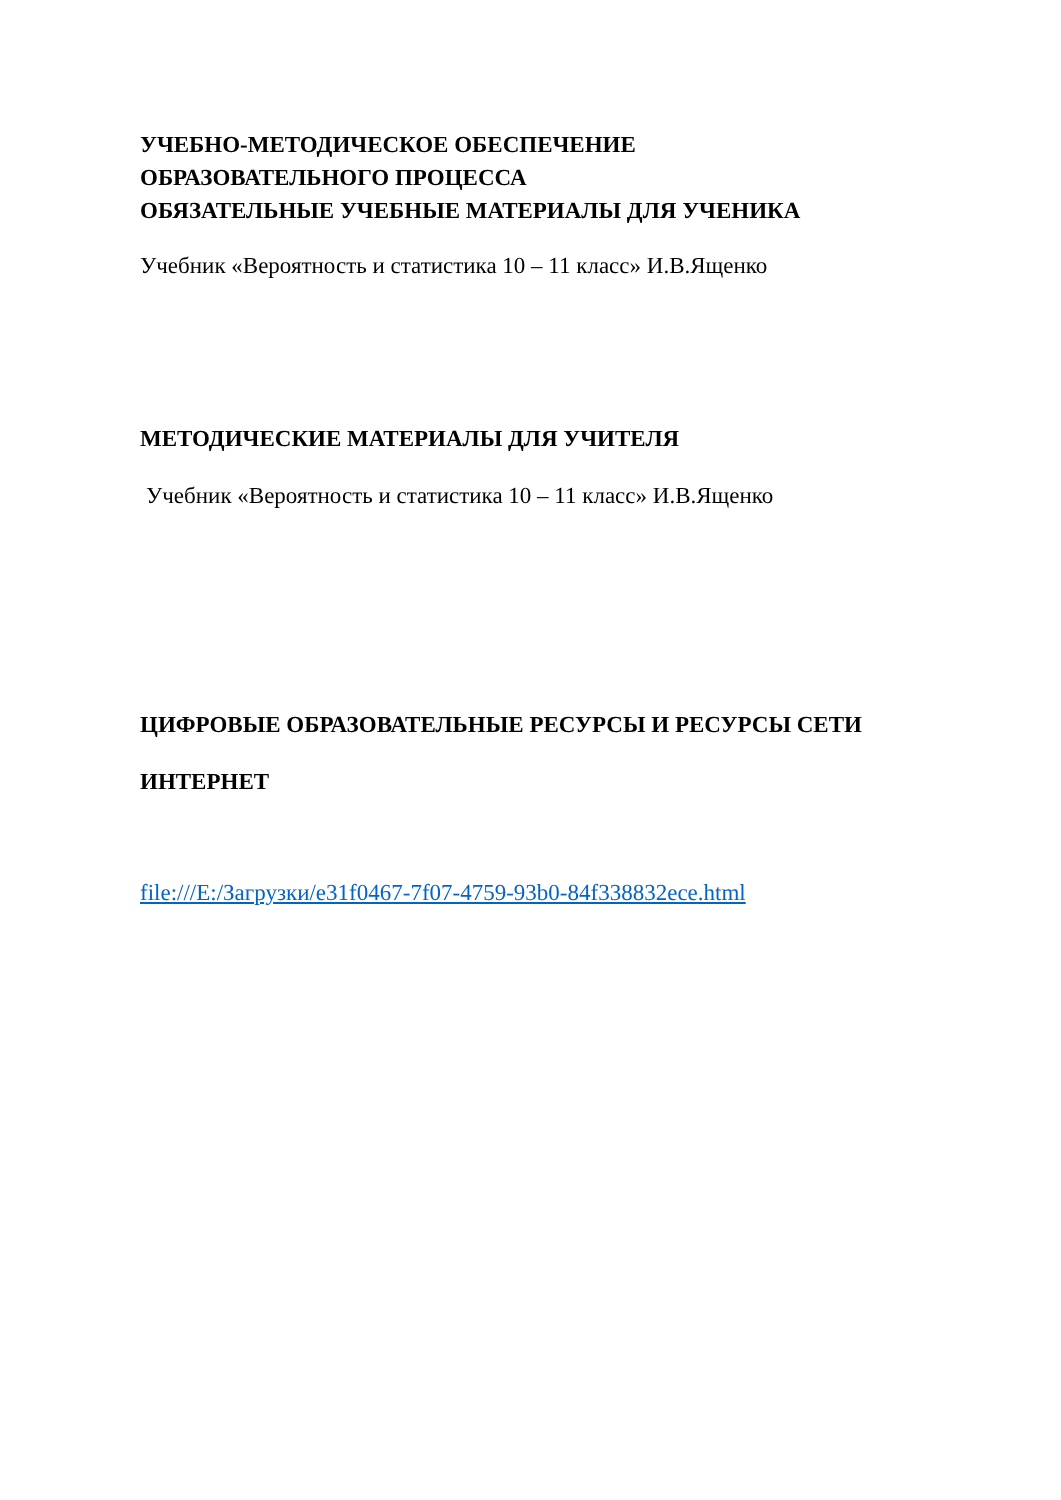УЧЕБНО-МЕТОДИЧЕСКОЕ ОБЕСПЕЧЕНИЕ
ОБРАЗОВАТЕЛЬНОГО ПРОЦЕССА
ОБЯЗАТЕЛЬНЫЕ УЧЕБНЫЕ МАТЕРИАЛЫ ДЛЯ УЧЕНИКА
Учебник «Вероятность и статистика 10 – 11 класс» И.В.Ященко
МЕТОДИЧЕСКИЕ МАТЕРИАЛЫ ДЛЯ УЧИТЕЛЯ
Учебник «Вероятность и статистика 10 – 11 класс» И.В.Ященко
ЦИФРОВЫЕ ОБРАЗОВАТЕЛЬНЫЕ РЕСУРСЫ И РЕСУРСЫ СЕТИ
ИНТЕРНЕТ
file:///E:/Загрузки/e31f0467-7f07-4759-93b0-84f338832ece.html